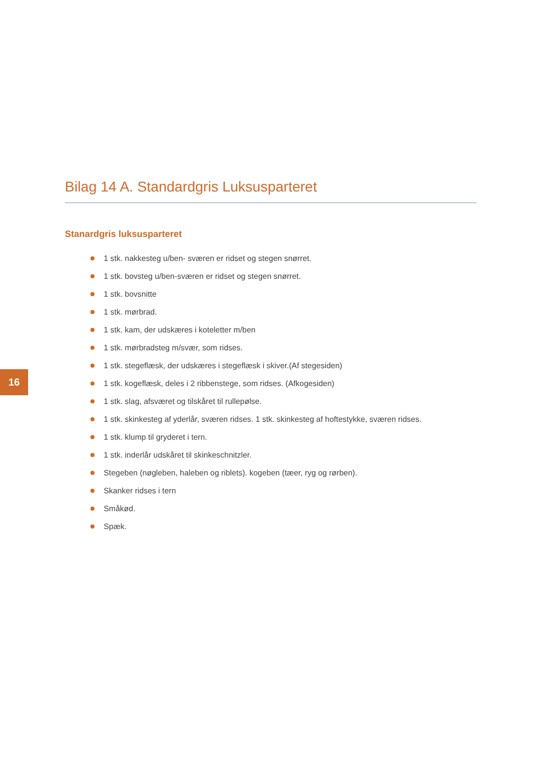Bilag 14 A. Standardgris Luksusparteret
Stanardgris luksusparteret
1 stk. nakkesteg u/ben- sværen er ridset og stegen snørret.
1 stk. bovsteg u/ben-sværen er ridset og stegen snørret.
1 stk. bovsnitte
1 stk. mørbrad.
1 stk. kam, der udskæres i koteletter m/ben
1 stk. mørbradsteg m/svær, som ridses.
1 stk. stegeflæsk, der udskæres i stegeflæsk i skiver.(Af stegesiden)
1 stk. kogeflæsk, deles i 2 ribbenstege, som ridses. (Afkogesiden)
1 stk. slag, afsværet og tilskåret til rullepølse.
1 stk. skinkesteg af yderlår, sværen ridses. 1 stk. skinkesteg af hoftestykke, sværen ridses.
1 stk. klump til gryderet i tern.
1 stk. inderlår udskåret til skinkeschnitzler.
Stegeben (nøgleben, haleben og riblets). kogeben (tæer, ryg og rørben).
Skanker ridses i tern
Småkød.
Spæk.
16